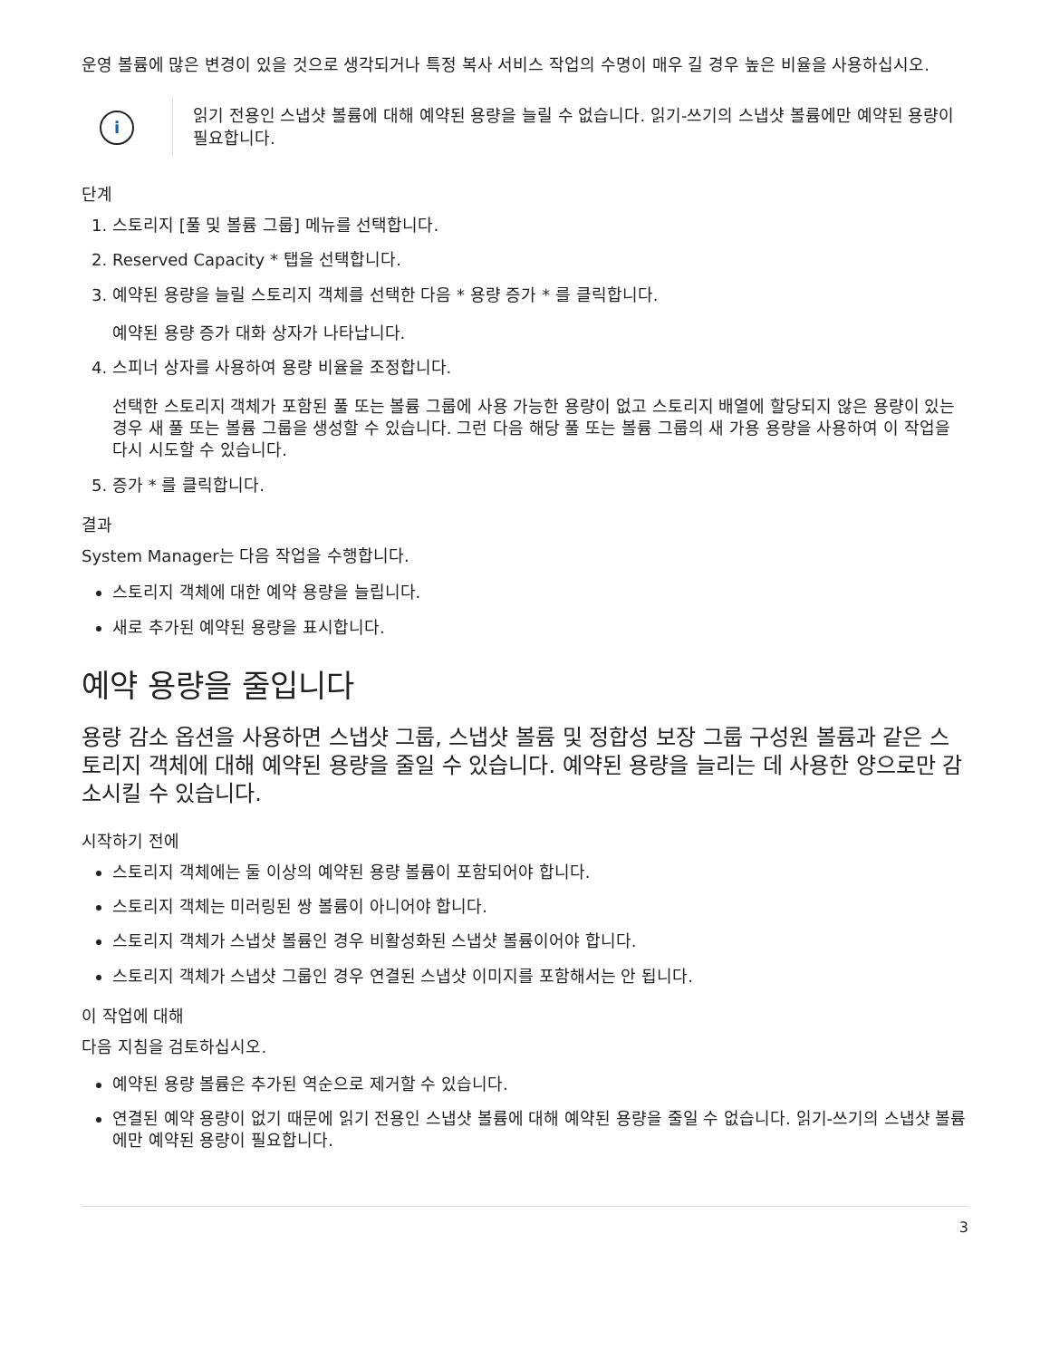운영 볼륨에 많은 변경이 있을 것으로 생각되거나 특정 복사 서비스 작업의 수명이 매우 길 경우 높은 비율을 사용하십시오.
i
읽기 전용인 스냅샷 볼륨에 대해 예약된 용량을 늘릴 수 없습니다. 읽기-쓰기의 스냅샷 볼륨에만 예약된 용량이 필요합니다.
단계
1. 스토리지 [풀 및 볼륨 그룹] 메뉴를 선택합니다.
2. Reserved Capacity * 탭을 선택합니다.
3. 예약된 용량을 늘릴 스토리지 객체를 선택한 다음 * 용량 증가 * 를 클릭합니다.
예약된 용량 증가 대화 상자가 나타납니다.
4. 스피너 상자를 사용하여 용량 비율을 조정합니다.
선택한 스토리지 객체가 포함된 풀 또는 볼륨 그룹에 사용 가능한 용량이 없고 스토리지 배열에 할당되지 않은 용량이 있는 경우 새 풀 또는 볼륨 그룹을 생성할 수 있습니다. 그런 다음 해당 풀 또는 볼륨 그룹의 새 가용 용량을 사용하여 이 작업을 다시 시도할 수 있습니다.
5. 증가 * 를 클릭합니다.
결과
System Manager는 다음 작업을 수행합니다.
스토리지 객체에 대한 예약 용량을 늘립니다.
새로 추가된 예약된 용량을 표시합니다.
예약 용량을 줄입니다
용량 감소 옵션을 사용하면 스냅샷 그룹, 스냅샷 볼륨 및 정합성 보장 그룹 구성원 볼륨과 같은 스토리지 객체에 대해 예약된 용량을 줄일 수 있습니다. 예약된 용량을 늘리는 데 사용한 양으로만 감소시킬 수 있습니다.
시작하기 전에
스토리지 객체에는 둘 이상의 예약된 용량 볼륨이 포함되어야 합니다.
스토리지 객체는 미러링된 쌍 볼륨이 아니어야 합니다.
스토리지 객체가 스냅샷 볼륨인 경우 비활성화된 스냅샷 볼륨이어야 합니다.
스토리지 객체가 스냅샷 그룹인 경우 연결된 스냅샷 이미지를 포함해서는 안 됩니다.
이 작업에 대해
다음 지침을 검토하십시오.
예약된 용량 볼륨은 추가된 역순으로 제거할 수 있습니다.
연결된 예약 용량이 없기 때문에 읽기 전용인 스냅샷 볼륨에 대해 예약된 용량을 줄일 수 없습니다. 읽기-쓰기의 스냅샷 볼륨에만 예약된 용량이 필요합니다.
3